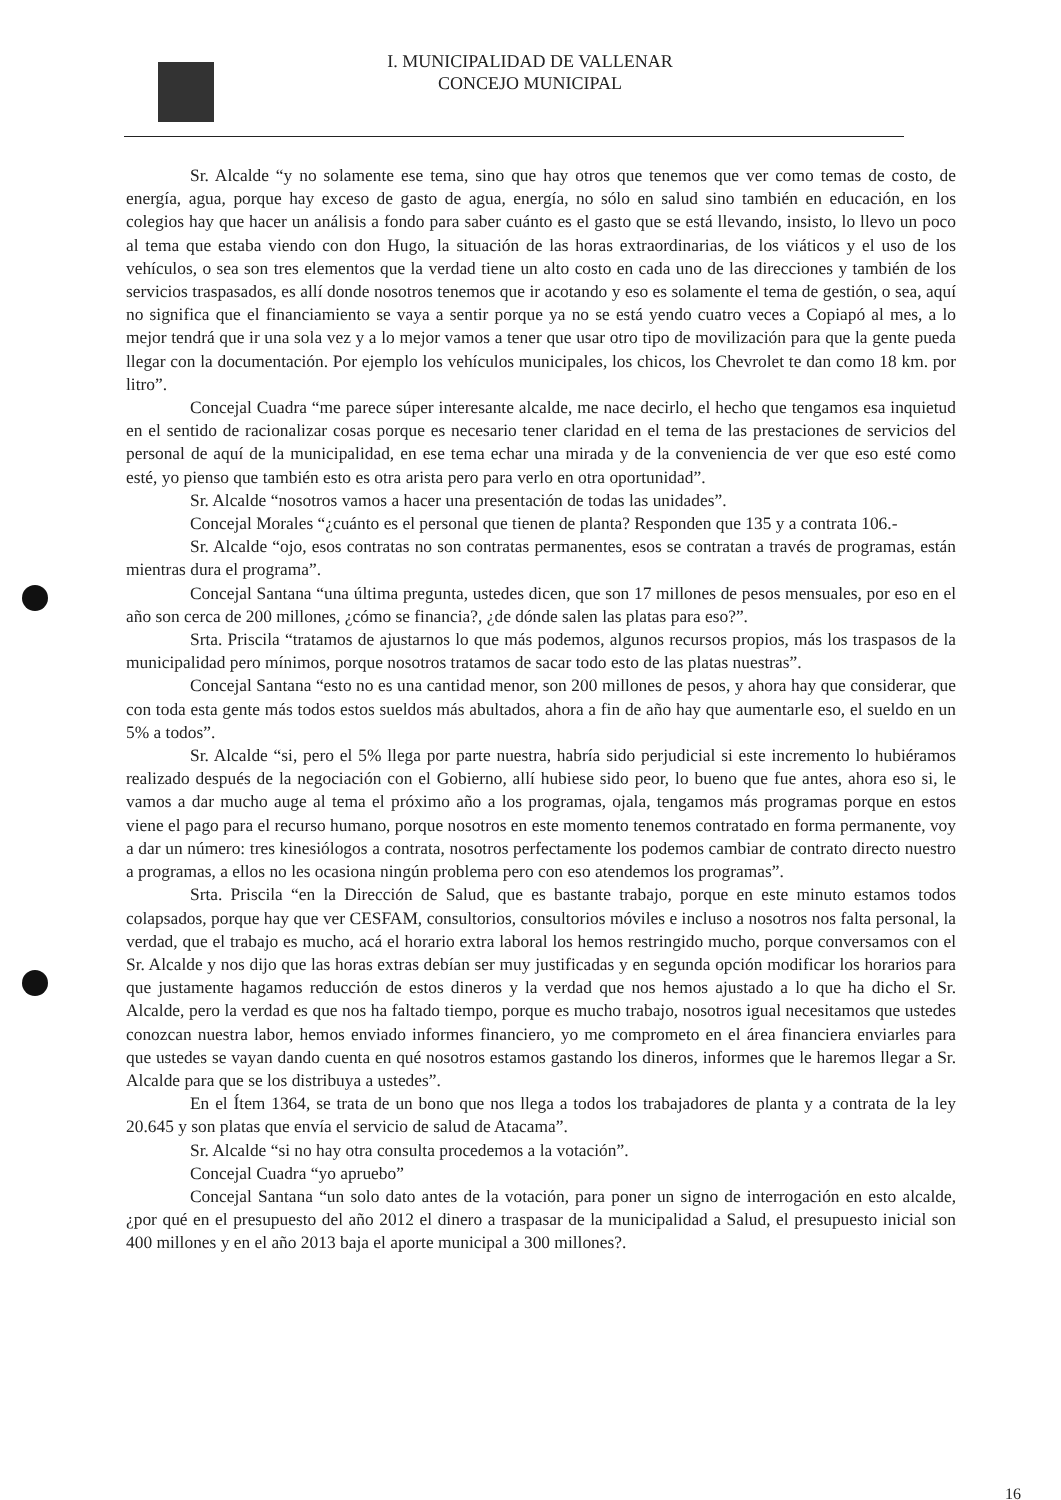I. MUNICIPALIDAD DE VALLENAR
CONCEJO MUNICIPAL
Sr. Alcalde “y no solamente ese tema, sino que hay otros que tenemos que ver como temas de costo, de energía, agua, porque hay exceso de gasto de agua, energía, no sólo en salud sino también en educación, en los colegios hay que hacer un análisis a fondo para saber cuánto es el gasto que se está llevando, insisto, lo llevo un poco al tema que estaba viendo con don Hugo, la situación de las horas extraordinarias, de los viáticos y el uso de los vehículos, o sea son tres elementos que la verdad tiene un alto costo en cada uno de las direcciones y también de los servicios traspasados, es allí donde nosotros tenemos que ir acotando y eso es solamente el tema de gestión, o sea, aquí no significa que el financiamiento se vaya a sentir porque ya no se está yendo cuatro veces a Copiapó al mes, a lo mejor tendrá que ir una sola vez y a lo mejor vamos a tener que usar otro tipo de movilización para que la gente pueda llegar con la documentación. Por ejemplo los vehículos municipales, los chicos, los Chevrolet te dan como 18 km. por litro”.
Concejal Cuadra “me parece súper interesante alcalde, me nace decirlo, el hecho que tengamos esa inquietud en el sentido de racionalizar cosas porque es necesario tener claridad en el tema de las prestaciones de servicios del personal de aquí de la municipalidad, en ese tema echar una mirada y de la conveniencia de ver que eso esté como esté, yo pienso que también esto es otra arista pero para verlo en otra oportunidad”.
Sr. Alcalde “nosotros vamos a hacer una presentación de todas las unidades”.
Concejal Morales “¿cuánto es el personal que tienen de planta? Responden que 135 y a contrata 106.-
Sr. Alcalde “ojo, esos contratas no son contratas permanentes, esos se contratan a través de programas, están mientras dura el programa”.
Concejal Santana “una última pregunta, ustedes dicen, que son 17 millones de pesos mensuales, por eso en el año son cerca de 200 millones, ¿cómo se financia?, ¿de dónde salen las platas para eso?”.
Srta. Priscila “tratamos de ajustarnos lo que más podemos, algunos recursos propios, más los traspasos de la municipalidad pero mínimos, porque nosotros tratamos de sacar todo esto de las platas nuestras”.
Concejal Santana “esto no es una cantidad menor, son 200 millones de pesos, y ahora hay que considerar, que con toda esta gente más todos estos sueldos más abultados, ahora a fin de año hay que aumentarle eso, el sueldo en un 5% a todos”.
Sr. Alcalde “si, pero el 5% llega por parte nuestra, habría sido perjudicial si este incremento lo hubiéramos realizado después de la negociación con el Gobierno, allí hubiese sido peor, lo bueno que fue antes, ahora eso si, le vamos a dar mucho auge al tema el próximo año a los programas, ojala, tengamos más programas porque en estos viene el pago para el recurso humano, porque nosotros en este momento tenemos contratado en forma permanente, voy a dar un número: tres kinesiólogos a contrata, nosotros perfectamente los podemos cambiar de contrato directo nuestro a programas, a ellos no les ocasiona ningún problema pero con eso atendemos los programas”.
Srta. Priscila “en la Dirección de Salud, que es bastante trabajo, porque en este minuto estamos todos colapsados, porque hay que ver CESFAM, consultorios, consultorios móviles e incluso a nosotros nos falta personal, la verdad, que el trabajo es mucho, acá el horario extra laboral los hemos restringido mucho, porque conversamos con el Sr. Alcalde y nos dijo que las horas extras debían ser muy justificadas y en segunda opción modificar los horarios para que justamente hagamos reducción de estos dineros y la verdad que nos hemos ajustado a lo que ha dicho el Sr. Alcalde, pero la verdad es que nos ha faltado tiempo, porque es mucho trabajo, nosotros igual necesitamos que ustedes conozcan nuestra labor, hemos enviado informes financiero, yo me comprometo en el área financiera enviarles para que ustedes se vayan dando cuenta en qué nosotros estamos gastando los dineros, informes que le haremos llegar a Sr. Alcalde para que se los distribuya a ustedes”.
En el Ítem 1364, se trata de un bono que nos llega a todos los trabajadores de planta y a contrata de la ley 20.645 y son platas que envía el servicio de salud de Atacama”.
Sr. Alcalde “si no hay otra consulta procedemos a la votación”.
Concejal Cuadra “yo apruebo”
Concejal Santana “un solo dato antes de la votación, para poner un signo de interrogación en esto alcalde, ¿por qué en el presupuesto del año 2012 el dinero a traspasar de la municipalidad a Salud, el presupuesto inicial son 400 millones y en el año 2013 baja el aporte municipal a 300 millones?.
16